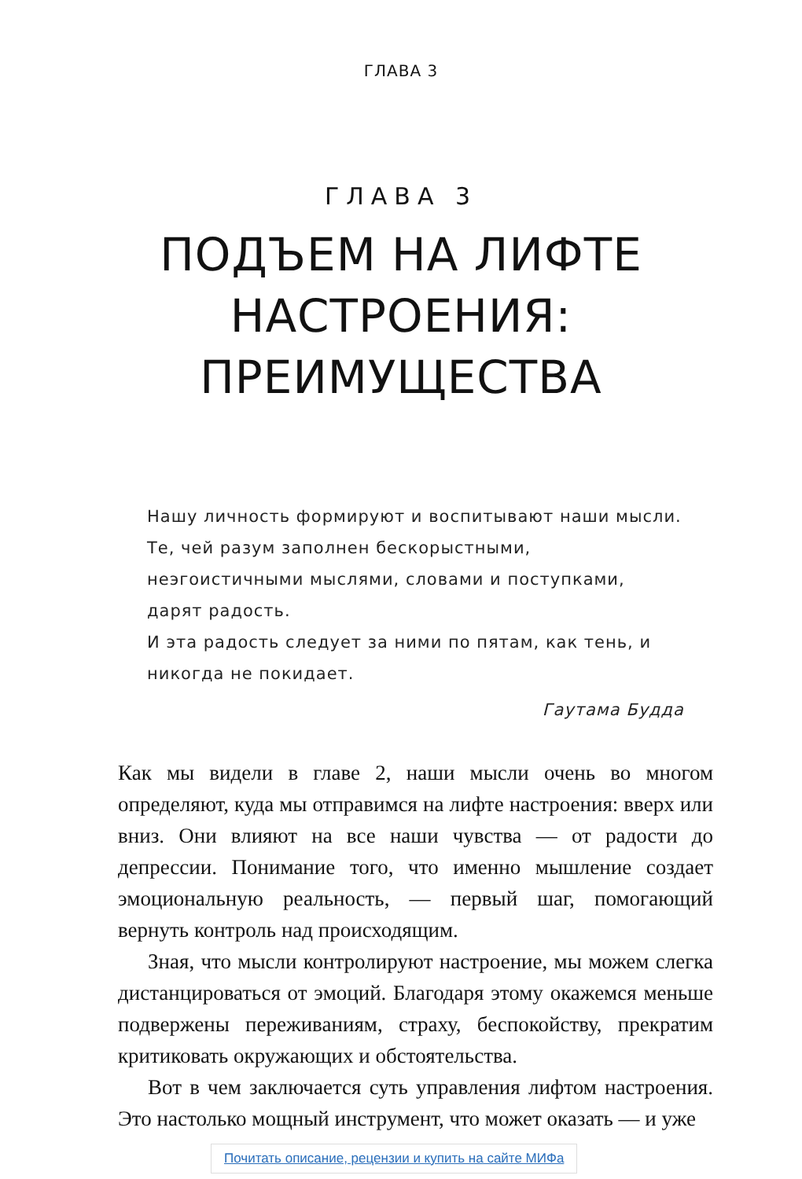ГЛАВА 3
ГЛАВА 3
ПОДЪЕМ НА ЛИФТЕ
НАСТРОЕНИЯ:
ПРЕИМУЩЕСТВА
Нашу личность формируют и воспитывают наши мысли. Те, чей разум заполнен бескорыстными, неэгоистичными мыслями, словами и поступками, дарят радость.
И эта радость следует за ними по пятам, как тень, и никогда не покидает.
Гаутама Будда
Как мы видели в главе 2, наши мысли очень во многом определяют, куда мы отправимся на лифте настроения: вверх или вниз. Они влияют на все наши чувства — от радости до депрессии. Понимание того, что именно мышление создает эмоциональную реальность, — первый шаг, помогающий вернуть контроль над происходящим.
Зная, что мысли контролируют настроение, мы можем слегка дистанцироваться от эмоций. Благодаря этому окажемся меньше подвержены переживаниям, страху, беспокойству, прекратим критиковать окружающих и обстоятельства.
Вот в чем заключается суть управления лифтом настроения. Это настолько мощный инструмент, что может оказать — и уже
Почитать описание, рецензии и купить на сайте МИФа